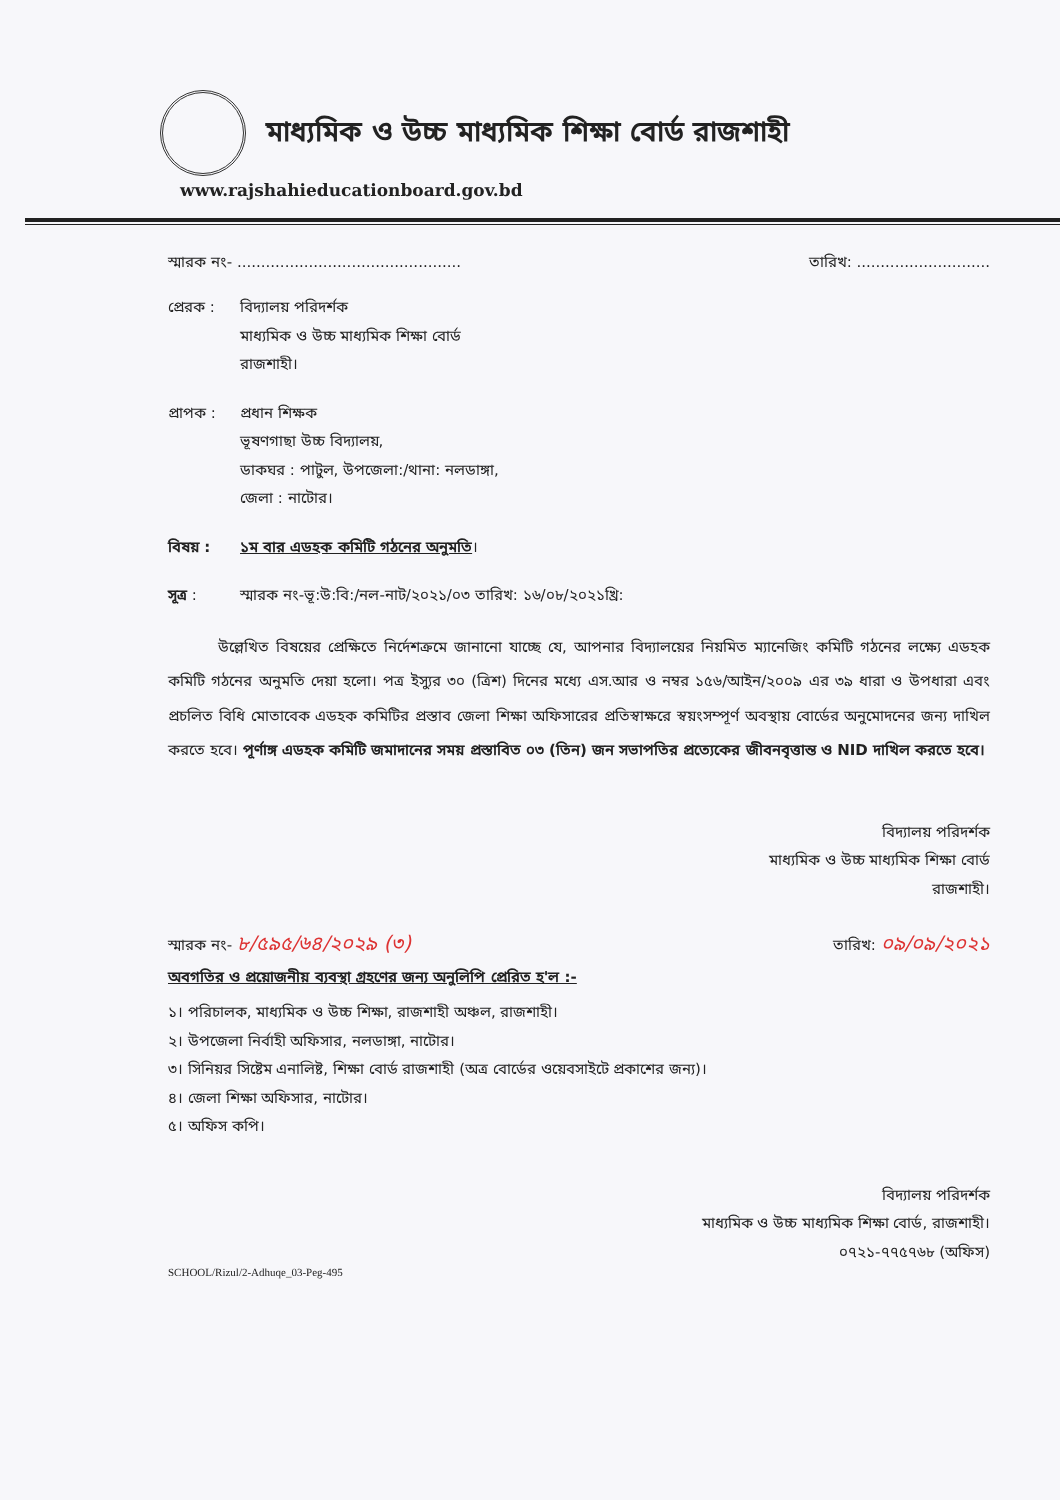মাধ্যমিক ও উচ্চ মাধ্যমিক শিক্ষা বোর্ড রাজশাহী
www.rajshahieducationboard.gov.bd
স্মারক নং- ............................................... তারিখ: ............................
প্রেরক : বিদ্যালয় পরিদর্শক
মাধ্যমিক ও উচ্চ মাধ্যমিক শিক্ষা বোর্ড
রাজশাহী।
প্রাপক : প্রধান শিক্ষক
ভূষণগাছা উচ্চ বিদ্যালয়,
ডাকঘর : পাটুল, উপজেলা:/থানা: নলডাঙ্গা,
জেলা : নাটোর।
বিষয় : ১ম বার এডহক কমিটি গঠনের অনুমতি।
সূত্র : স্মারক নং-ভূ:উ:বি:/নল-নাট/২০২১/০৩ তারিখ: ১৬/০৮/২০২১খ্রি:
উল্লেখিত বিষয়ের প্রেক্ষিতে নির্দেশক্রমে জানানো যাচ্ছে যে, আপনার বিদ্যালয়ের নিয়মিত ম্যানেজিং কমিটি গঠনের লক্ষ্যে এডহক কমিটি গঠনের অনুমতি দেয়া হলো। পত্র ইস্যুর ৩০ (ত্রিশ) দিনের মধ্যে এস.আর ও নম্বর ১৫৬/আইন/২০০৯ এর ৩৯ ধারা ও উপধারা এবং প্রচলিত বিধি মোতাবেক এডহক কমিটির প্রস্তাব জেলা শিক্ষা অফিসারের প্রতিস্বাক্ষরে স্বয়ংসম্পূর্ণ অবস্থায় বোর্ডের অনুমোদনের জন্য দাখিল করতে হবে। পূর্ণাঙ্গ এডহক কমিটি জমাদানের সময় প্রস্তাবিত ০৩ (তিন) জন সভাপতির প্রত্যেকের জীবনবৃত্তান্ত ও NID দাখিল করতে হবে।
বিদ্যালয় পরিদর্শক
মাধ্যমিক ও উচ্চ মাধ্যমিক শিক্ষা বোর্ড
রাজশাহী।
স্মারক নং- ৮/৫৯৫/৬৪/২০২৯ (৩) তারিখ: ০৯/০৯/২০২১
অবগতির ও প্রয়োজনীয় ব্যবস্থা গ্রহণের জন্য অনুলিপি প্রেরিত হ'ল :-
১। পরিচালক, মাধ্যমিক ও উচ্চ শিক্ষা, রাজশাহী অঞ্চল, রাজশাহী।
২। উপজেলা নির্বাহী অফিসার, নলডাঙ্গা, নাটোর।
৩। সিনিয়র সিষ্টেম এনালিষ্ট, শিক্ষা বোর্ড রাজশাহী (অত্র বোর্ডের ওয়েবসাইটে প্রকাশের জন্য)।
৪। জেলা শিক্ষা অফিসার, নাটোর।
৫। অফিস কপি।
বিদ্যালয় পরিদর্শক
মাধ্যমিক ও উচ্চ মাধ্যমিক শিক্ষা বোর্ড, রাজশাহী।
০৭২১-৭৭৫৭৬৮ (অফিস)
SCHOOL/Rizul/2-Adhuqe_03-Peg-495